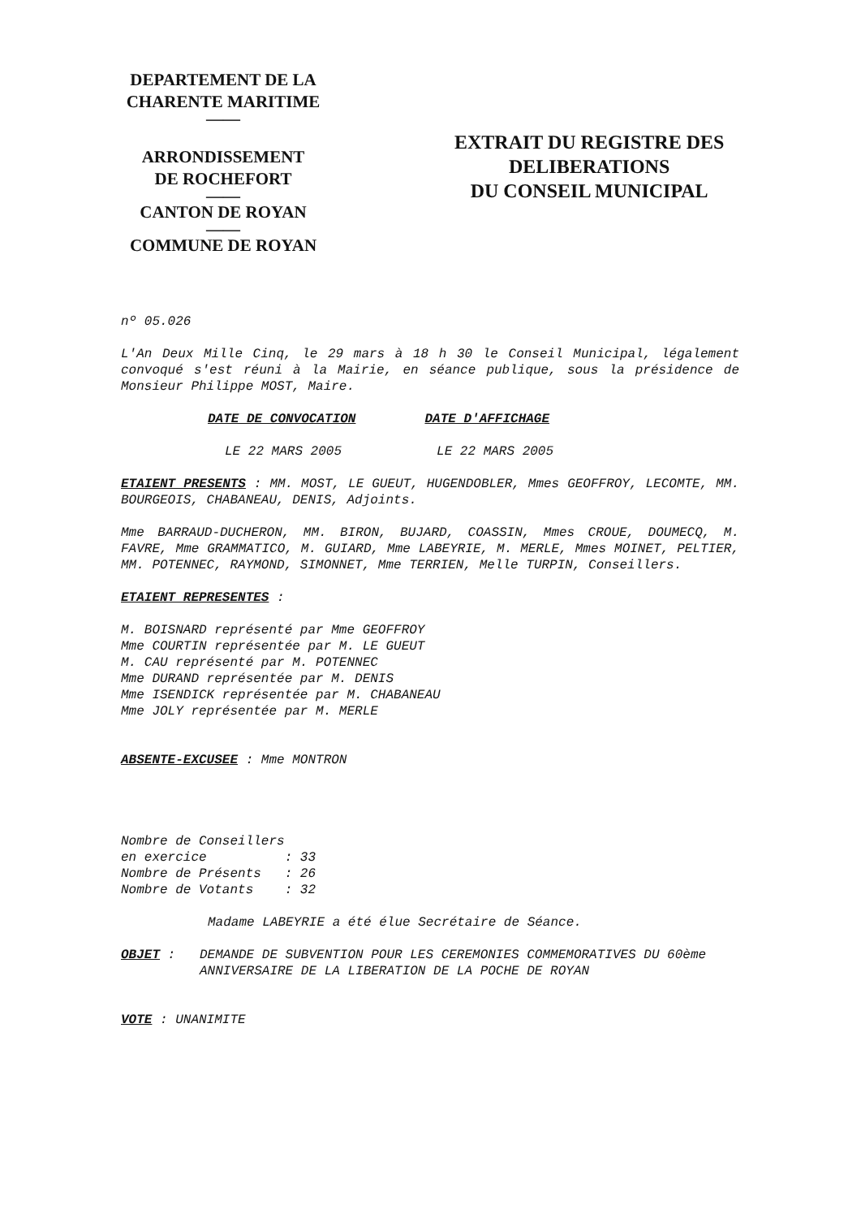DEPARTEMENT DE LA
CHARENTE MARITIME
——
ARRONDISSEMENT
DE ROCHEFORT
——
CANTON DE ROYAN
——
COMMUNE DE ROYAN
EXTRAIT DU REGISTRE DES
DELIBERATIONS
DU CONSEIL MUNICIPAL
nº 05.026
L'An Deux Mille Cinq, le 29 mars à 18 h 30 le Conseil Municipal, légalement convoqué s'est réuni à la Mairie, en séance publique, sous la présidence de Monsieur Philippe MOST, Maire.
DATE DE CONVOCATION DATE D'AFFICHAGE
LE 22 MARS 2005 LE 22 MARS 2005
ETAIENT PRESENTS : MM. MOST, LE GUEUT, HUGENDOBLER, Mmes GEOFFROY, LECOMTE, MM. BOURGEOIS, CHABANEAU, DENIS, Adjoints.
Mme BARRAUD-DUCHERON, MM. BIRON, BUJARD, COASSIN, Mmes CROUE, DOUMECQ, M. FAVRE, Mme GRAMMATICO, M. GUIARD, Mme LABEYRIE, M. MERLE, Mmes MOINET, PELTIER, MM. POTENNEC, RAYMOND, SIMONNET, Mme TERRIEN, Melle TURPIN, Conseillers.
ETAIENT REPRESENTES :
M. BOISNARD représenté par Mme GEOFFROY
Mme COURTIN représentée par M. LE GUEUT
M. CAU représenté par M. POTENNEC
Mme DURAND représentée par M. DENIS
Mme ISENDICK représentée par M. CHABANEAU
Mme JOLY représentée par M. MERLE
ABSENTE-EXCUSEE : Mme MONTRON
Nombre de Conseillers en exercice : 33 Nombre de Présents : 26 Nombre de Votants : 32
Madame LABEYRIE a été élue Secrétaire de Séance.
OBJET : DEMANDE DE SUBVENTION POUR LES CEREMONIES COMMEMORATIVES DU 60ème ANNIVERSAIRE DE LA LIBERATION DE LA POCHE DE ROYAN
VOTE : UNANIMITE